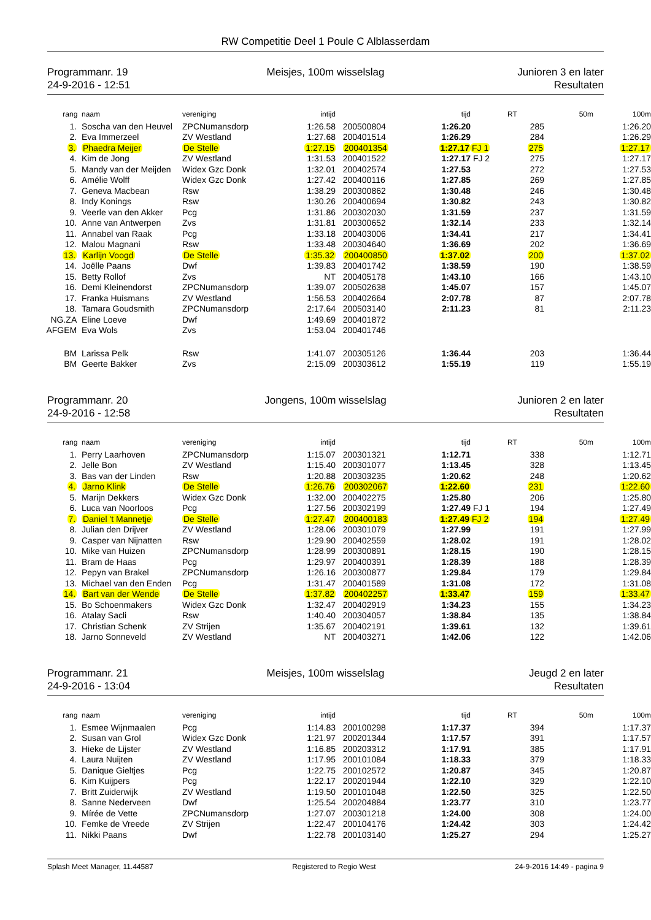RW Competitie Deel 1 Poule C Alblasserdam
Programmanr. 19
24-9-2016 - 12:51
Meisjes, 100m wisselslag Junioren 3 en later
Resultaten
| rang | naam | vereniging | intijd | | tijd | | RT | 50m | 100m |
| --- | --- | --- | --- | --- | --- | --- | --- | --- | --- |
| 1. | Soscha van den Heuvel | ZPCNumansdorp | 1:26.58 | 200500804 | 1:26.20 | | 285 | | 1:26.20 |
| 2. | Eva Immerzeel | ZV Westland | 1:27.68 | 200401514 | 1:26.29 | | 284 | | 1:26.29 |
| 3. | Phaedra Meijer | De Stelle | 1:27.15 | 200401354 | 1:27.17 | FJ 1 | 275 | | 1:27.17 |
| 4. | Kim de Jong | ZV Westland | 1:31.53 | 200401522 | 1:27.17 | FJ 2 | 275 | | 1:27.17 |
| 5. | Mandy van der Meijden | Widex Gzc Donk | 1:32.01 | 200402574 | 1:27.53 | | 272 | | 1:27.53 |
| 6. | Amélie Wolff | Widex Gzc Donk | 1:27.42 | 200400116 | 1:27.85 | | 269 | | 1:27.85 |
| 7. | Geneva Macbean | Rsw | 1:38.29 | 200300862 | 1:30.48 | | 246 | | 1:30.48 |
| 8. | Indy Konings | Rsw | 1:30.26 | 200400694 | 1:30.82 | | 243 | | 1:30.82 |
| 9. | Veerle van den Akker | Pcg | 1:31.86 | 200302030 | 1:31.59 | | 237 | | 1:31.59 |
| 10. | Anne van Antwerpen | Zvs | 1:31.81 | 200300652 | 1:32.14 | | 233 | | 1:32.14 |
| 11. | Annabel van Raak | Pcg | 1:33.18 | 200403006 | 1:34.41 | | 217 | | 1:34.41 |
| 12. | Malou Magnani | Rsw | 1:33.48 | 200304640 | 1:36.69 | | 202 | | 1:36.69 |
| 13. | Karlijn Voogd | De Stelle | 1:35.32 | 200400850 | 1:37.02 | | 200 | | 1:37.02 |
| 14. | Joëlle Paans | Dwf | 1:39.83 | 200401742 | 1:38.59 | | 190 | | 1:38.59 |
| 15. | Betty Rollof | Zvs | NT | 200405178 | 1:43.10 | | 166 | | 1:43.10 |
| 16. | Demi Kleinendorst | ZPCNumansdorp | 1:39.07 | 200502638 | 1:45.07 | | 157 | | 1:45.07 |
| 17. | Franka Huismans | ZV Westland | 1:56.53 | 200402664 | 2:07.78 | | 87 | | 2:07.78 |
| 18. | Tamara Goudsmith | ZPCNumansdorp | 2:17.64 | 200503140 | 2:11.23 | | 81 | | 2:11.23 |
| NG.ZA | Eline Loeve | Dwf | 1:49.69 | 200401872 | | | | | |
| AFGEM | Eva Wols | Zvs | 1:53.04 | 200401746 | | | | | |
| BM | Larissa Pelk | Rsw | 1:41.07 | 200305126 | 1:36.44 | | 203 | | 1:36.44 |
| BM | Geerte Bakker | Zvs | 2:15.09 | 200303612 | 1:55.19 | | 119 | | 1:55.19 |
Programmanr. 20
24-9-2016 - 12:58
Jongens, 100m wisselslag Junioren 2 en later
Resultaten
| rang | naam | vereniging | intijd | | tijd | | RT | 50m | 100m |
| --- | --- | --- | --- | --- | --- | --- | --- | --- | --- |
| 1. | Perry Laarhoven | ZPCNumansdorp | 1:15.07 | 200301321 | 1:12.71 | | 338 | | 1:12.71 |
| 2. | Jelle Bon | ZV Westland | 1:15.40 | 200301077 | 1:13.45 | | 328 | | 1:13.45 |
| 3. | Bas van der Linden | Rsw | 1:20.88 | 200303235 | 1:20.62 | | 248 | | 1:20.62 |
| 4. | Jarno Klink | De Stelle | 1:26.76 | 200302067 | 1:22.60 | | 231 | | 1:22.60 |
| 5. | Marijn Dekkers | Widex Gzc Donk | 1:32.00 | 200402275 | 1:25.80 | | 206 | | 1:25.80 |
| 6. | Luca van Noorloos | Pcg | 1:27.56 | 200302199 | 1:27.49 | FJ 1 | 194 | | 1:27.49 |
| 7. | Daniel 't Mannetje | De Stelle | 1:27.47 | 200400183 | 1:27.49 | FJ 2 | 194 | | 1:27.49 |
| 8. | Julian den Drijver | ZV Westland | 1:28.06 | 200301079 | 1:27.99 | | 191 | | 1:27.99 |
| 9. | Casper van Nijnatten | Rsw | 1:29.90 | 200402559 | 1:28.02 | | 191 | | 1:28.02 |
| 10. | Mike van Huizen | ZPCNumansdorp | 1:28.99 | 200300891 | 1:28.15 | | 190 | | 1:28.15 |
| 11. | Bram de Haas | Pcg | 1:29.97 | 200400391 | 1:28.39 | | 188 | | 1:28.39 |
| 12. | Pepyn van Brakel | ZPCNumansdorp | 1:26.16 | 200300877 | 1:29.84 | | 179 | | 1:29.84 |
| 13. | Michael van den Enden | Pcg | 1:31.47 | 200401589 | 1:31.08 | | 172 | | 1:31.08 |
| 14. | Bart van der Wende | De Stelle | 1:37.82 | 200402257 | 1:33.47 | | 159 | | 1:33.47 |
| 15. | Bo Schoenmakers | Widex Gzc Donk | 1:32.47 | 200402919 | 1:34.23 | | 155 | | 1:34.23 |
| 16. | Atalay Sacli | Rsw | 1:40.40 | 200304057 | 1:38.84 | | 135 | | 1:38.84 |
| 17. | Christian Schenk | ZV Strijen | 1:35.67 | 200402191 | 1:39.61 | | 132 | | 1:39.61 |
| 18. | Jarno Sonneveld | ZV Westland | NT | 200403271 | 1:42.06 | | 122 | | 1:42.06 |
Programmanr. 21
24-9-2016 - 13:04
Meisjes, 100m wisselslag Jeugd 2 en later
Resultaten
| rang | naam | vereniging | intijd | | tijd | | RT | 50m | 100m |
| --- | --- | --- | --- | --- | --- | --- | --- | --- | --- |
| 1. | Esmee Wijnmaalen | Pcg | 1:14.83 | 200100298 | 1:17.37 | | 394 | | 1:17.37 |
| 2. | Susan van Grol | Widex Gzc Donk | 1:21.97 | 200201344 | 1:17.57 | | 391 | | 1:17.57 |
| 3. | Hieke de Lijster | ZV Westland | 1:16.85 | 200203312 | 1:17.91 | | 385 | | 1:17.91 |
| 4. | Laura Nuijten | ZV Westland | 1:17.95 | 200101084 | 1:18.33 | | 379 | | 1:18.33 |
| 5. | Danique Gieltjes | Pcg | 1:22.75 | 200102572 | 1:20.87 | | 345 | | 1:20.87 |
| 6. | Kim Kuijpers | Pcg | 1:22.17 | 200201944 | 1:22.10 | | 329 | | 1:22.10 |
| 7. | Britt Zuiderwijk | ZV Westland | 1:19.50 | 200101048 | 1:22.50 | | 325 | | 1:22.50 |
| 8. | Sanne Nederveen | Dwf | 1:25.54 | 200204884 | 1:23.77 | | 310 | | 1:23.77 |
| 9. | Mírée de Vette | ZPCNumansdorp | 1:27.07 | 200301218 | 1:24.00 | | 308 | | 1:24.00 |
| 10. | Femke de Vreede | ZV Strijen | 1:22.47 | 200104176 | 1:24.42 | | 303 | | 1:24.42 |
| 11. | Nikki Paans | Dwf | 1:22.78 | 200103140 | 1:25.27 | | 294 | | 1:25.27 |
Splash Meet Manager, 11.44587 Registered to Regio West 24-9-2016 14:49 - pagina 9